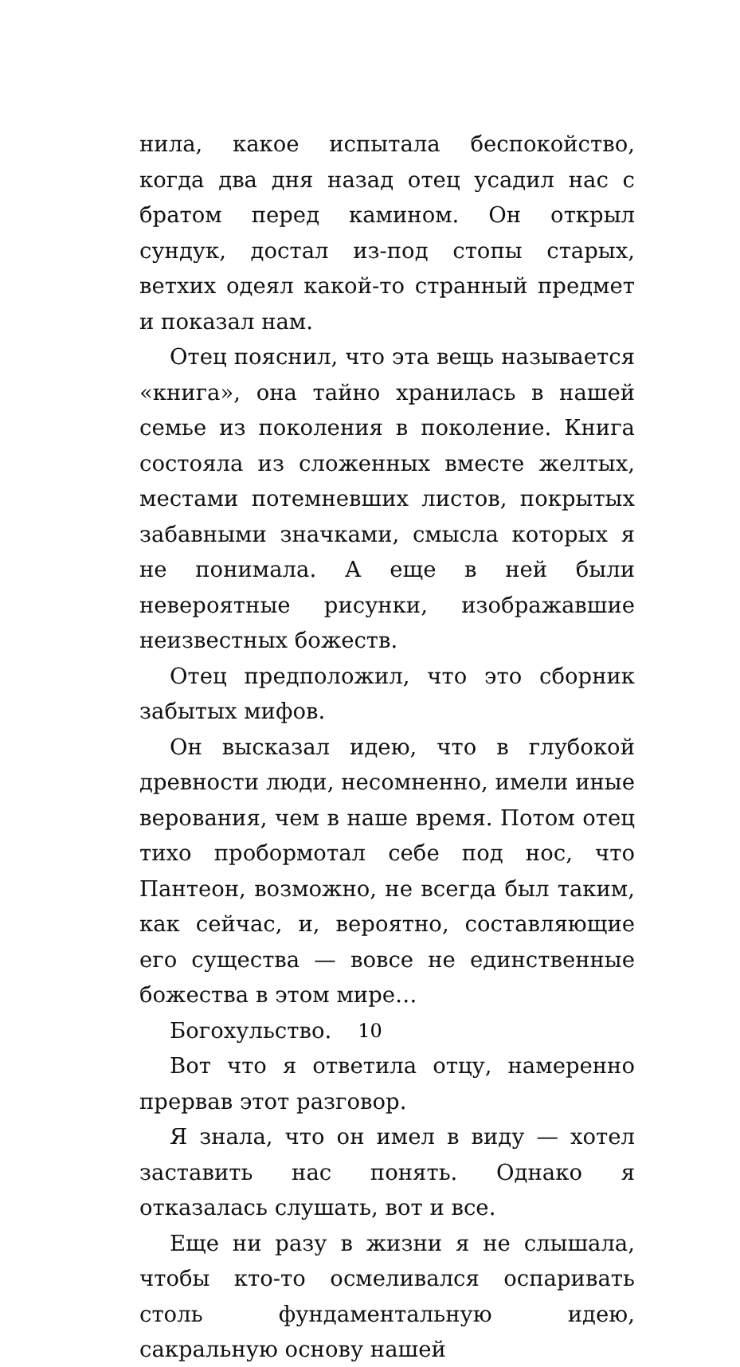нила, какое испытала беспокойство, когда два дня назад отец усадил нас с братом перед камином. Он открыл сундук, достал из-под стопы старых, ветхих одеял какой-то странный предмет и показал нам.
Отец пояснил, что эта вещь называется «книга», она тайно хранилась в нашей семье из поколения в поколение. Книга состояла из сложенных вместе желтых, местами потемневших листов, покрытых забавными значками, смысла которых я не понимала. А еще в ней были невероятные рисунки, изображавшие неизвестных божеств.
Отец предположил, что это сборник забытых мифов.
Он высказал идею, что в глубокой древности люди, несомненно, имели иные верования, чем в наше время. Потом отец тихо пробормотал себе под нос, что Пантеон, возможно, не всегда был таким, как сейчас, и, вероятно, составляющие его существа — вовсе не единственные божества в этом мире…
Богохульство.
Вот что я ответила отцу, намеренно прервав этот разговор.
Я знала, что он имел в виду — хотел заставить нас понять. Однако я отказалась слушать, вот и все.
Еще ни разу в жизни я не слышала, чтобы кто-то осмеливался оспаривать столь фундаментальную идею, сакральную основу нашей
10